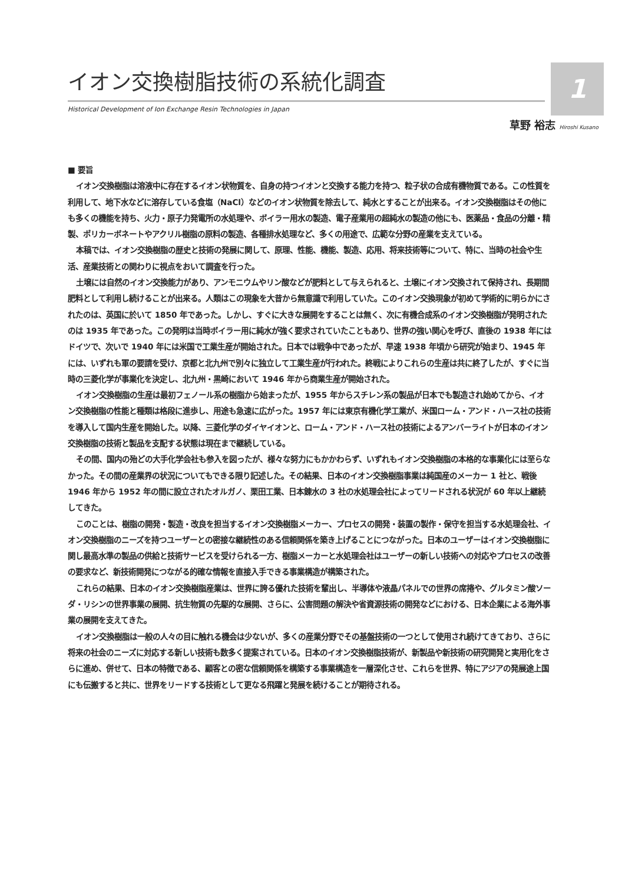1
イオン交換樹脂技術の系統化調査
Historical Development of Ion Exchange Resin Technologies in Japan
草野 裕志 Hiroshi Kusano
■ 要旨
イオン交換樹脂は溶液中に存在するイオン状物質を、自身の持つイオンと交換する能力を持つ、粒子状の合成有機物質である。この性質を利用して、地下水などに溶存している食塩（NaCl）などのイオン状物質を除去して、純水とすることが出来る。イオン交換樹脂はその他にも多くの機能を持ち、火力・原子力発電所の水処理や、ボイラー用水の製造、電子産業用の超純水の製造の他にも、医薬品・食品の分離・精製、ポリカーボネートやアクリル樹脂の原料の製造、各種排水処理など、多くの用途で、広範な分野の産業を支えている。
本稿では、イオン交換樹脂の歴史と技術の発展に関して、原理、性能、機能、製造、応用、将来技術等について、特に、当時の社会や生活、産業技術との関わりに視点をおいて調査を行った。
土壌には自然のイオン交換能力があり、アンモニウムやリン酸などが肥料として与えられると、土壌にイオン交換されて保持され、長期間肥料として利用し続けることが出来る。人類はこの現象を大昔から無意識で利用していた。このイオン交換現象が初めて学術的に明らかにされたのは、英国に於いて 1850 年であった。しかし、すぐに大きな展開をすることは無く、次に有機合成系のイオン交換樹脂が発明されたのは 1935 年であった。この発明は当時ボイラー用に純水が強く要求されていたこともあり、世界の強い関心を呼び、直後の 1938 年にはドイツで、次いで 1940 年には米国で工業生産が開始された。日本では戦争中であったが、早速 1938 年頃から研究が始まり、1945 年には、いずれも軍の要請を受け、京都と北九州で別々に独立して工業生産が行われた。終戦によりこれらの生産は共に終了したが、すぐに当時の三菱化学が事業化を決定し、北九州・黒崎において 1946 年から商業生産が開始された。
イオン交換樹脂の生産は最初フェノール系の樹脂から始まったが、1955 年からスチレン系の製品が日本でも製造され始めてから、イオン交換樹脂の性能と種類は格段に進歩し、用途も急速に広がった。1957 年には東京有機化学工業が、米国ローム・アンド・ハース社の技術を導入して国内生産を開始した。以降、三菱化学のダイヤイオンと、ローム・アンド・ハース社の技術によるアンバーライトが日本のイオン交換樹脂の技術と製品を支配する状態は現在まで継続している。
その間、国内の殆どの大手化学会社も参入を図ったが、様々な努力にもかかわらず、いずれもイオン交換樹脂の本格的な事業化には至らなかった。その間の産業界の状況についてもできる限り記述した。その結果、日本のイオン交換樹脂事業は純国産のメーカー 1 社と、戦後 1946 年から 1952 年の間に設立されたオルガノ、栗田工業、日本錬水の 3 社の水処理会社によってリードされる状況が 60 年以上継続してきた。
このことは、樹脂の開発・製造・改良を担当するイオン交換樹脂メーカー、プロセスの開発・装置の製作・保守を担当する水処理会社、イオン交換樹脂のニーズを持つユーザーとの密接な継続性のある信頼関係を築き上げることにつながった。日本のユーザーはイオン交換樹脂に関し最高水準の製品の供給と技術サービスを受けられる一方、樹脂メーカーと水処理会社はユーザーの新しい技術への対応やプロセスの改善の要求など、新技術開発につながる的確な情報を直接入手できる事業構造が構築された。
これらの結果、日本のイオン交換樹脂産業は、世界に誇る優れた技術を輩出し、半導体や液晶パネルでの世界の席捲や、グルタミン酸ソーダ・リシンの世界事業の展開、抗生物質の先駆的な展開、さらに、公害問題の解決や省資源技術の開発などにおける、日本企業による海外事業の展開を支えてきた。
イオン交換樹脂は一般の人々の目に触れる機会は少ないが、多くの産業分野でその基盤技術の一つとして使用され続けてきており、さらに将来の社会のニーズに対応する新しい技術も数多く提案されている。日本のイオン交換樹脂技術が、新製品や新技術の研究開発と実用化をさらに進め、併せて、日本の特徴である、顧客との密な信頼関係を構築する事業構造を一層深化させ、これらを世界、特にアジアの発展途上国にも伝搬すると共に、世界をリードする技術として更なる飛躍と発展を続けることが期待される。